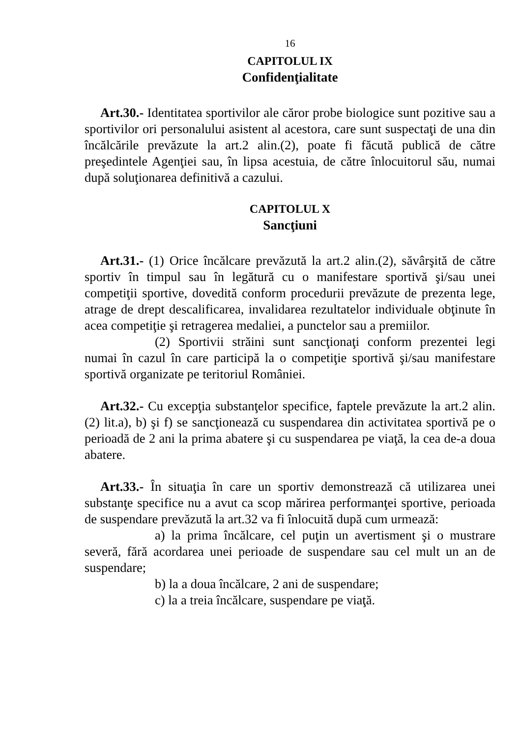16
CAPITOLUL IX
Confidenţialitate
Art.30.- Identitatea sportivilor ale căror probe biologice sunt pozitive sau a sportivilor ori personalului asistent al acestora, care sunt suspectaţi de una din încălcările prevăzute la art.2 alin.(2), poate fi făcută publică de către preşedintele Agenţiei sau, în lipsa acestuia, de către înlocuitorul său, numai după soluţionarea definitivă a cazului.
CAPITOLUL X
Sancţiuni
Art.31.- (1) Orice încălcare prevăzută la art.2 alin.(2), săvârşită de către sportiv în timpul sau în legătură cu o manifestare sportivă şi/sau unei competiţii sportive, dovedită conform procedurii prevăzute de prezenta lege, atrage de drept descalificarea, invalidarea rezultatelor individuale obţinute în acea competiţie şi retragerea medaliei, a punctelor sau a premiilor.
(2) Sportivii străini sunt sancţionaţi conform prezentei legi numai în cazul în care participă la o competiţie sportivă şi/sau manifestare sportivă organizate pe teritoriul României.
Art.32.- Cu excepţia substanţelor specifice, faptele prevăzute la art.2 alin.(2) lit.a), b) şi f) se sancţionează cu suspendarea din activitatea sportivă pe o perioadă de 2 ani la prima abatere şi cu suspendarea pe viaţă, la cea de-a doua abatere.
Art.33.- În situaţia în care un sportiv demonstrează că utilizarea unei substanţe specifice nu a avut ca scop mărirea performanţei sportive, perioada de suspendare prevăzută la art.32 va fi înlocuită după cum urmează:
a) la prima încălcare, cel puţin un avertisment şi o mustrare severă, fără acordarea unei perioade de suspendare sau cel mult un an de suspendare;
b) la a doua încălcare, 2 ani de suspendare;
c) la a treia încălcare, suspendare pe viaţă.